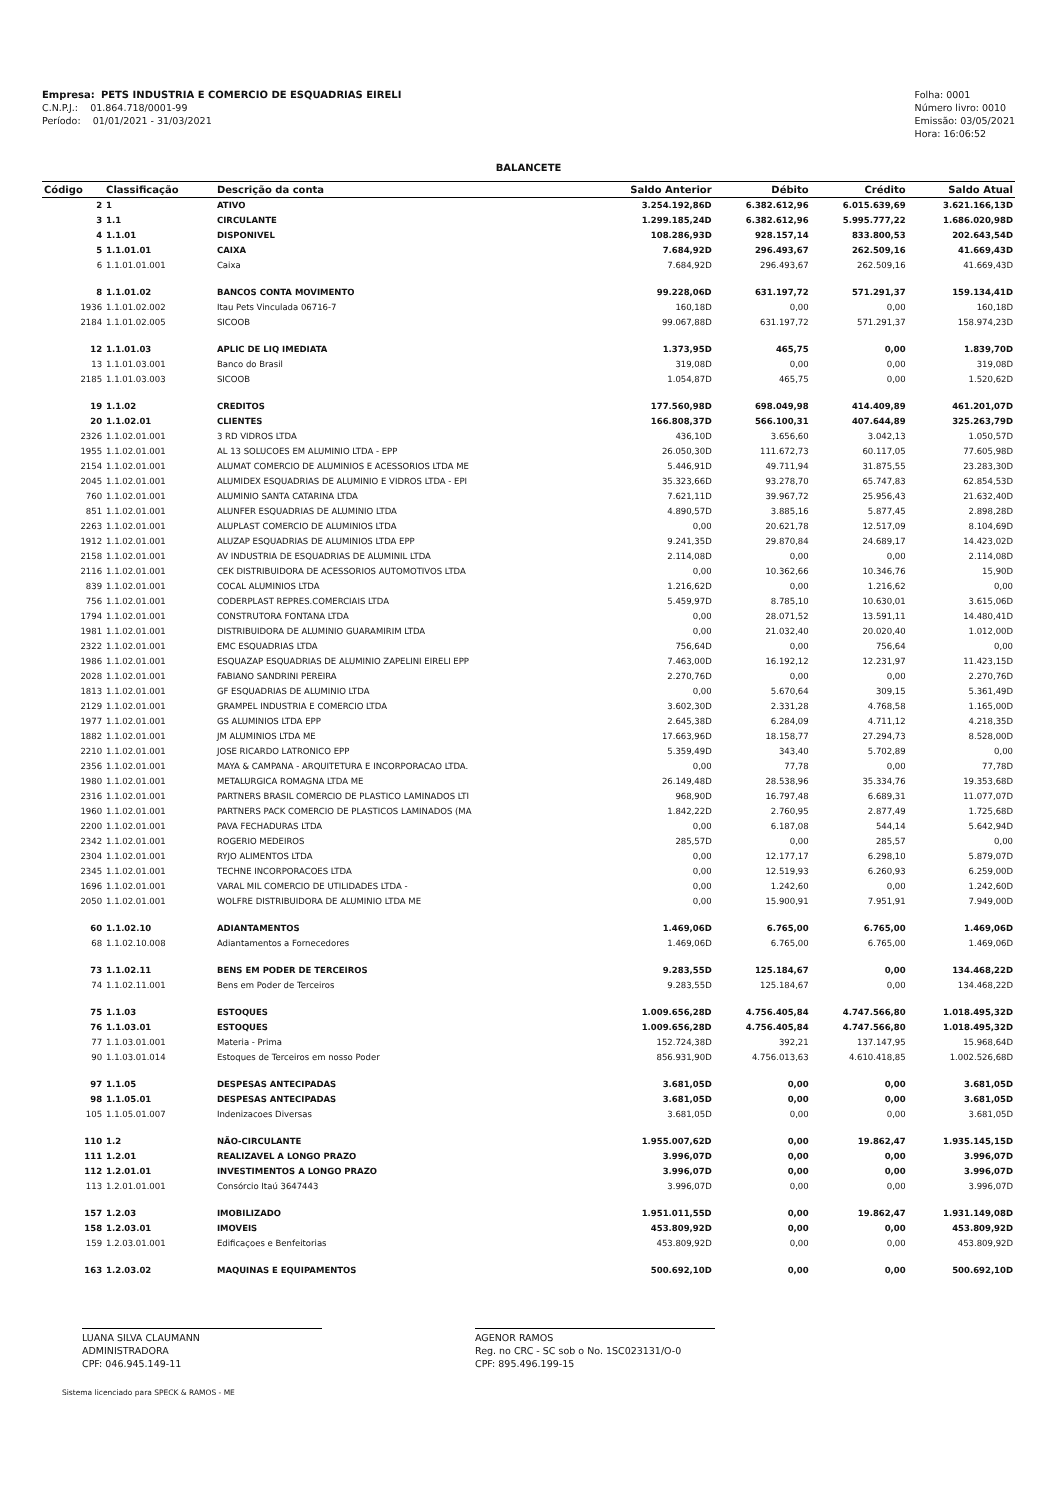Empresa: PETS INDUSTRIA E COMERCIO DE ESQUADRIAS EIRELI
C.N.P.J.: 01.864.718/0001-99
Período: 01/01/2021 - 31/03/2021
Folha: 0001
Número livro: 0010
Emissão: 03/05/2021
Hora: 16:06:52
BALANCETE
| Código | Classificação | Descrição da conta | Saldo Anterior | Débito | Crédito | Saldo Atual |
| --- | --- | --- | --- | --- | --- | --- |
| 2 | 1 | ATIVO | 3.254.192,86D | 6.382.612,96 | 6.015.639,69 | 3.621.166,13D |
| 3 | 1.1 | CIRCULANTE | 1.299.185,24D | 6.382.612,96 | 5.995.777,22 | 1.686.020,98D |
| 4 | 1.1.01 | DISPONIVEL | 108.286,93D | 928.157,14 | 833.800,53 | 202.643,54D |
| 5 | 1.1.01.01 | CAIXA | 7.684,92D | 296.493,67 | 262.509,16 | 41.669,43D |
| 6 | 1.1.01.01.001 | Caixa | 7.684,92D | 296.493,67 | 262.509,16 | 41.669,43D |
| 8 | 1.1.01.02 | BANCOS CONTA MOVIMENTO | 99.228,06D | 631.197,72 | 571.291,37 | 159.134,41D |
| 1936 | 1.1.01.02.002 | Itau Pets Vinculada 06716-7 | 160,18D | 0,00 | 0,00 | 160,18D |
| 2184 | 1.1.01.02.005 | SICOOB | 99.067,88D | 631.197,72 | 571.291,37 | 158.974,23D |
| 12 | 1.1.01.03 | APLIC DE LIQ IMEDIATA | 1.373,95D | 465,75 | 0,00 | 1.839,70D |
| 13 | 1.1.01.03.001 | Banco do Brasil | 319,08D | 0,00 | 0,00 | 319,08D |
| 2185 | 1.1.01.03.003 | SICOOB | 1.054,87D | 465,75 | 0,00 | 1.520,62D |
| 19 | 1.1.02 | CREDITOS | 177.560,98D | 698.049,98 | 414.409,89 | 461.201,07D |
| 20 | 1.1.02.01 | CLIENTES | 166.808,37D | 566.100,31 | 407.644,89 | 325.263,79D |
| 2326 | 1.1.02.01.001 | 3 RD VIDROS LTDA | 436,10D | 3.656,60 | 3.042,13 | 1.050,57D |
| 1955 | 1.1.02.01.001 | AL 13 SOLUCOES EM ALUMINIO LTDA - EPP | 26.050,30D | 111.672,73 | 60.117,05 | 77.605,98D |
| 2154 | 1.1.02.01.001 | ALUMAT COMERCIO DE ALUMINIOS E ACESSORIOS LTDA ME | 5.446,91D | 49.711,94 | 31.875,55 | 23.283,30D |
| 2045 | 1.1.02.01.001 | ALUMIDEX ESQUADRIAS DE ALUMINIO E VIDROS LTDA - EPI | 35.323,66D | 93.278,70 | 65.747,83 | 62.854,53D |
| 760 | 1.1.02.01.001 | ALUMINIO SANTA CATARINA LTDA | 7.621,11D | 39.967,72 | 25.956,43 | 21.632,40D |
| 851 | 1.1.02.01.001 | ALUNFER ESQUADRIAS DE ALUMINIO LTDA | 4.890,57D | 3.885,16 | 5.877,45 | 2.898,28D |
| 2263 | 1.1.02.01.001 | ALUPLAST COMERCIO DE ALUMINIOS LTDA | 0,00 | 20.621,78 | 12.517,09 | 8.104,69D |
| 1912 | 1.1.02.01.001 | ALUZAP ESQUADRIAS DE ALUMINIOS LTDA EPP | 9.241,35D | 29.870,84 | 24.689,17 | 14.423,02D |
| 2158 | 1.1.02.01.001 | AV INDUSTRIA DE ESQUADRIAS DE ALUMINIL LTDA | 2.114,08D | 0,00 | 0,00 | 2.114,08D |
| 2116 | 1.1.02.01.001 | CEK DISTRIBUIDORA DE ACESSORIOS AUTOMOTIVOS LTDA | 0,00 | 10.362,66 | 10.346,76 | 15,90D |
| 839 | 1.1.02.01.001 | COCAL ALUMINIOS LTDA | 1.216,62D | 0,00 | 1.216,62 | 0,00 |
| 756 | 1.1.02.01.001 | CODERPLAST REPRES.COMERCIAIS LTDA | 5.459,97D | 8.785,10 | 10.630,01 | 3.615,06D |
| 1794 | 1.1.02.01.001 | CONSTRUTORA FONTANA LTDA | 0,00 | 28.071,52 | 13.591,11 | 14.480,41D |
| 1981 | 1.1.02.01.001 | DISTRIBUIDORA DE ALUMINIO GUARAMIRIM LTDA | 0,00 | 21.032,40 | 20.020,40 | 1.012,00D |
| 2322 | 1.1.02.01.001 | EMC ESQUADRIAS LTDA | 756,64D | 0,00 | 756,64 | 0,00 |
| 1986 | 1.1.02.01.001 | ESQUAZAP ESQUADRIAS DE ALUMINIO ZAPELINI EIRELI EPP | 7.463,00D | 16.192,12 | 12.231,97 | 11.423,15D |
| 2028 | 1.1.02.01.001 | FABIANO SANDRINI PEREIRA | 2.270,76D | 0,00 | 0,00 | 2.270,76D |
| 1813 | 1.1.02.01.001 | GF ESQUADRIAS DE ALUMINIO LTDA | 0,00 | 5.670,64 | 309,15 | 5.361,49D |
| 2129 | 1.1.02.01.001 | GRAMPEL INDUSTRIA E COMERCIO LTDA | 3.602,30D | 2.331,28 | 4.768,58 | 1.165,00D |
| 1977 | 1.1.02.01.001 | GS ALUMINIOS LTDA EPP | 2.645,38D | 6.284,09 | 4.711,12 | 4.218,35D |
| 1882 | 1.1.02.01.001 | JM ALUMINIOS LTDA ME | 17.663,96D | 18.158,77 | 27.294,73 | 8.528,00D |
| 2210 | 1.1.02.01.001 | JOSE RICARDO LATRONICO EPP | 5.359,49D | 343,40 | 5.702,89 | 0,00 |
| 2356 | 1.1.02.01.001 | MAYA & CAMPANA - ARQUITETURA E INCORPORACAO LTDA. | 0,00 | 77,78 | 0,00 | 77,78D |
| 1980 | 1.1.02.01.001 | METALURGICA ROMAGNA LTDA ME | 26.149,48D | 28.538,96 | 35.334,76 | 19.353,68D |
| 2316 | 1.1.02.01.001 | PARTNERS BRASIL COMERCIO DE PLASTICO LAMINADOS LTI | 968,90D | 16.797,48 | 6.689,31 | 11.077,07D |
| 1960 | 1.1.02.01.001 | PARTNERS PACK COMERCIO DE PLASTICOS LAMINADOS (MA | 1.842,22D | 2.760,95 | 2.877,49 | 1.725,68D |
| 2200 | 1.1.02.01.001 | PAVA FECHADURAS LTDA | 0,00 | 6.187,08 | 544,14 | 5.642,94D |
| 2342 | 1.1.02.01.001 | ROGERIO MEDEIROS | 285,57D | 0,00 | 285,57 | 0,00 |
| 2304 | 1.1.02.01.001 | RYJO ALIMENTOS LTDA | 0,00 | 12.177,17 | 6.298,10 | 5.879,07D |
| 2345 | 1.1.02.01.001 | TECHNE INCORPORACOES LTDA | 0,00 | 12.519,93 | 6.260,93 | 6.259,00D |
| 1696 | 1.1.02.01.001 | VARAL MIL COMERCIO DE UTILIDADES LTDA - | 0,00 | 1.242,60 | 0,00 | 1.242,60D |
| 2050 | 1.1.02.01.001 | WOLFRE DISTRIBUIDORA DE ALUMINIO LTDA ME | 0,00 | 15.900,91 | 7.951,91 | 7.949,00D |
| 60 | 1.1.02.10 | ADIANTAMENTOS | 1.469,06D | 6.765,00 | 6.765,00 | 1.469,06D |
| 68 | 1.1.02.10.008 | Adiantamentos a Fornecedores | 1.469,06D | 6.765,00 | 6.765,00 | 1.469,06D |
| 73 | 1.1.02.11 | BENS EM PODER DE TERCEIROS | 9.283,55D | 125.184,67 | 0,00 | 134.468,22D |
| 74 | 1.1.02.11.001 | Bens em Poder de Terceiros | 9.283,55D | 125.184,67 | 0,00 | 134.468,22D |
| 75 | 1.1.03 | ESTOQUES | 1.009.656,28D | 4.756.405,84 | 4.747.566,80 | 1.018.495,32D |
| 76 | 1.1.03.01 | ESTOQUES | 1.009.656,28D | 4.756.405,84 | 4.747.566,80 | 1.018.495,32D |
| 77 | 1.1.03.01.001 | Materia - Prima | 152.724,38D | 392,21 | 137.147,95 | 15.968,64D |
| 90 | 1.1.03.01.014 | Estoques de Terceiros em nosso Poder | 856.931,90D | 4.756.013,63 | 4.610.418,85 | 1.002.526,68D |
| 97 | 1.1.05 | DESPESAS ANTECIPADAS | 3.681,05D | 0,00 | 0,00 | 3.681,05D |
| 98 | 1.1.05.01 | DESPESAS ANTECIPADAS | 3.681,05D | 0,00 | 0,00 | 3.681,05D |
| 105 | 1.1.05.01.007 | Indenizacoes Diversas | 3.681,05D | 0,00 | 0,00 | 3.681,05D |
| 110 | 1.2 | NÃO-CIRCULANTE | 1.955.007,62D | 0,00 | 19.862,47 | 1.935.145,15D |
| 111 | 1.2.01 | REALIZAVEL A LONGO PRAZO | 3.996,07D | 0,00 | 0,00 | 3.996,07D |
| 112 | 1.2.01.01 | INVESTIMENTOS A LONGO PRAZO | 3.996,07D | 0,00 | 0,00 | 3.996,07D |
| 113 | 1.2.01.01.001 | Consórcio Itaú 3647443 | 3.996,07D | 0,00 | 0,00 | 3.996,07D |
| 157 | 1.2.03 | IMOBILIZADO | 1.951.011,55D | 0,00 | 19.862,47 | 1.931.149,08D |
| 158 | 1.2.03.01 | IMOVEIS | 453.809,92D | 0,00 | 0,00 | 453.809,92D |
| 159 | 1.2.03.01.001 | Edificaçoes e Benfeitorias | 453.809,92D | 0,00 | 0,00 | 453.809,92D |
| 163 | 1.2.03.02 | MAQUINAS E EQUIPAMENTOS | 500.692,10D | 0,00 | 0,00 | 500.692,10D |
LUANA SILVA CLAUMANN
ADMINISTRADORA
CPF: 046.945.149-11
AGENOR RAMOS
Reg. no CRC - SC sob o No. 1SC023131/O-0
CPF: 895.496.199-15
Sistema licenciado para SPECK & RAMOS - ME